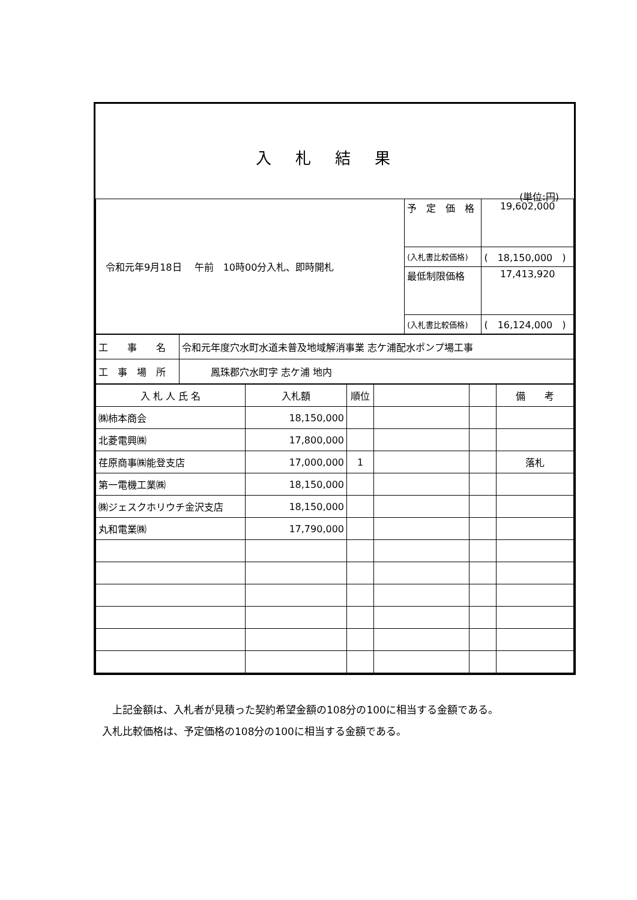入札結果
(単位:円)
| 令和元年9月18日 午前 10時00分入札、即時開札 | 予 定 価 格 | 19,602,000 |
| | (入札書比較価格) | ( 18,150,000 ) |
| | 最低制限価格 | 17,413,920 |
| | (入札書比較価格) | ( 16,124,000 ) |
| 工 事 名 | 令和元年度穴水町水道未普及地域解消事業 志ケ浦配水ポンプ場工事 |
| 工 事 場 所 | 鳳珠郡穴水町字 志ケ浦 地内 |
| 入 札 人 氏 名 | 入札額 | 順位 | | | 備 考 |
| --- | --- | --- | --- | --- | --- |
| ㈱柿本商会 | 18,150,000 | | | | |
| 北菱電興㈱ | 17,800,000 | | | | |
| 荏原商事㈱能登支店 | 17,000,000 | 1 | | | 落札 |
| 第一電機工業㈱ | 18,150,000 | | | | |
| ㈱ジェスクホリウチ金沢支店 | 18,150,000 | | | | |
| 丸和電業㈱ | 17,790,000 | | | | |
　上記金額は、入札者が見積った契約希望金額の108分の100に相当する金額である。
入札比較価格は、予定価格の108分の100に相当する金額である。